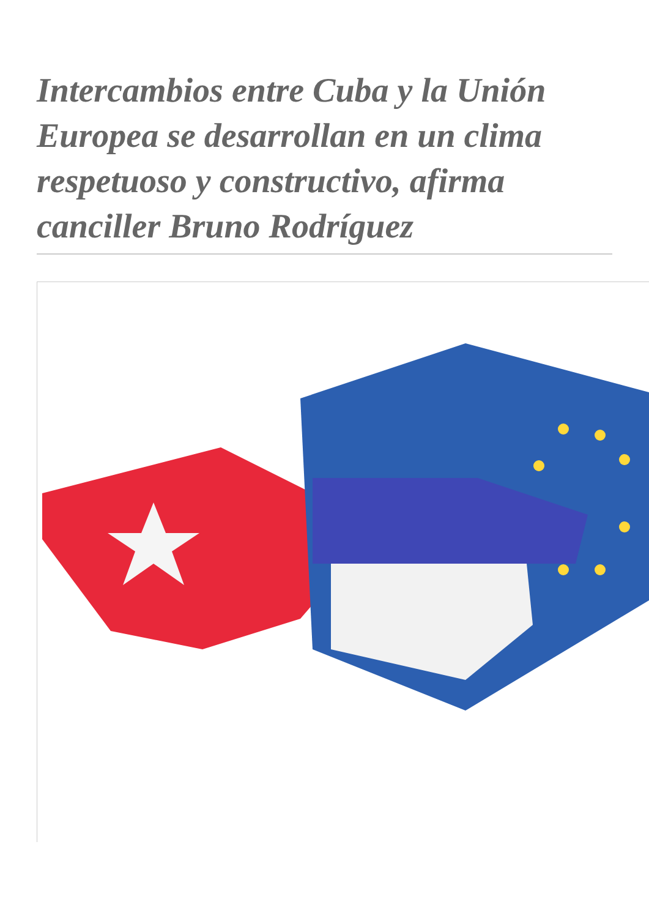Intercambios entre Cuba y la Unión Europea se desarrollan en un clima respetuoso y constructivo, afirma canciller Bruno Rodríguez